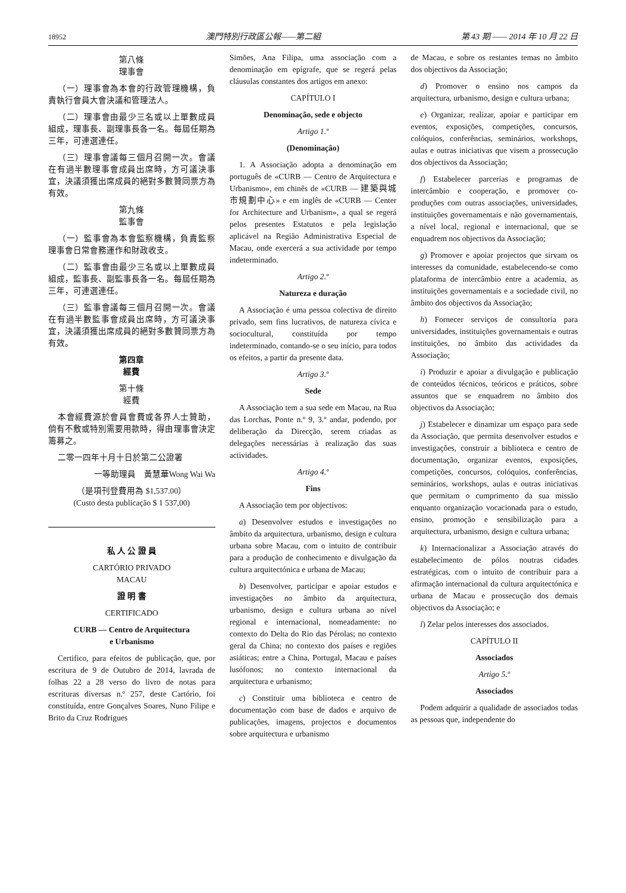18952 澳門特別行政區公報——第二組 第 43 期 —— 2014 年 10 月 22 日
第八條
理事會
（一）理事會為本會的行政管理機構，負責執行會員大會決議和管理法人。
（二）理事會由最少三名或以上單數成員組成，理事長、副理事長各一名。每屆任期為三年，可連選連任。
（三）理事會議每三個月召開一次。會議在有過半數理事會成員出席時，方可議決事宜，決議須獲出席成員的絕對多數贊同票方為有效。
第九條
監事會
（一）監事會為本會監察機構，負責監察理事會日常會務運作和財政收支。
（二）監事會由最少三名或以上單數成員組成，監事長、副監事長各一名。每屆任期為三年，可連選連任。
（三）監事會議每三個月召開一次。會議在有過半數監事會成員出席時，方可議決事宜，決議須獲出席成員的絕對多數贊同票方為有效。
第四章
經費
第十條
經費
本會經費源於會員會費或各界人士贊助，倘有不敷或特別需要用款時，得由理事會決定籌募之。
二零一四年十月十日於第二公證署
一等助理員　黃慧華Wong Wai Wa
（是項刊登費用為 $1,537.00）
(Custo desta publicação $ 1 537,00)
私 人 公 證 員
CARTÓRIO PRIVADO
MACAU
證 明 書
CERTIFICADO
CURB — Centro de Arquitectura
e Urbanismo
Certifico, para efeitos de publicação, que, por escritura de 9 de Outubro de 2014, lavrada de folhas 22 a 28 verso do livro de notas para escrituras diversas n.º 257, deste Cartório, foi constituída, entre Gonçalves Soares, Nuno Filipe e Brito da Cruz Rodrigues
Simões, Ana Filipa, uma associação com a denominação em epígrafe, que se regerá pelas cláusulas constantes dos artigos em anexo:
CAPÍTULO I
Denominação, sede e objecto
Artigo 1.º
(Denominação)
1. A Associação adopta a denominação em português de «CURB — Centro de Arquitectura e Urbanismo», em chinês de «CURB — 建築與城市規劃中心» e em inglês de «CURB — Center for Architecture and Urbanism», a qual se regerá pelos presentes Estatutos e pela legislação aplicável na Região Administrativa Especial de Macau, onde exercerá a sua actividade por tempo indeterminado.
Artigo 2.º
Natureza e duração
A Associação é uma pessoa colectiva de direito privado, sem fins lucrativos, de natureza cívica e sociocultural, constituída por tempo indeterminado, contando-se o seu início, para todos os efeitos, a partir da presente data.
Artigo 3.º
Sede
A Associação tem a sua sede em Macau, na Rua das Lorchas, Ponte n.º 9, 3.º andar, podendo, por deliberação da Direcção, serem criadas as delegações necessárias à realização das suas actividades.
Artigo 4.º
Fins
A Associação tem por objectivos:
a) Desenvolver estudos e investigações no âmbito da arquitectura, urbanismo, design e cultura urbana sobre Macau, com o intuito de contribuir para a produção de conhecimento e divulgação da cultura arquitectónica e urbana de Macau;
b) Desenvolver, participar e apoiar estudos e investigações no âmbito da arquitectura, urbanismo, design e cultura urbana ao nível regional e internacional, nomeadamente: no contexto do Delta do Rio das Pérolas; no contexto geral da China; no contexto dos países e regiões asiáticas; entre a China, Portugal, Macau e países lusófonos; no contexto internacional da arquitectura e urbanismo;
c) Constituir uma biblioteca e centro de documentação com base de dados e arquivo de publicações, imagens, projectos e documentos sobre arquitectura e urbanismo
de Macau, e sobre os restantes temas no âmbito dos objectivos da Associação;
d) Promover o ensino nos campos da arquitectura, urbanismo, design e cultura urbana;
e) Organizar, realizar, apoiar e participar em eventos, exposições, competições, concursos, colóquios, conferências, seminários, workshops, aulas e outras iniciativas que visem a prossecução dos objectivos da Associação;
f) Estabelecer parcerias e programas de intercâmbio e cooperação, e promover co-produções com outras associações, universidades, instituições governamentais e não governamentais, a nível local, regional e internacional, que se enquadrem nos objectivos da Associação;
g) Promover e apoiar projectos que sirvam os interesses da comunidade, estabelecendo-se como plataforma de intercâmbio entre a academia, as instituições governamentais e a sociedade civil, no âmbito dos objectivos da Associação;
h) Fornecer serviços de consultoria para universidades, instituições governamentais e outras instituições, no âmbito das actividades da Associação;
i) Produzir e apoiar a divulgação e publicação de conteúdos técnicos, teóricos e práticos, sobre assuntos que se enquadrem no âmbito dos objectivos da Associação;
j) Estabelecer e dinamizar um espaço para sede da Associação, que permita desenvolver estudos e investigações, construir a biblioteca e centro de documentação, organizar eventos, exposições, competições, concursos, colóquios, conferências, seminários, workshops, aulas e outras iniciativas que permitam o cumprimento da sua missão enquanto organização vocacionada para o estudo, ensino, promoção e sensibilização para a arquitectura, urbanismo, design e cultura urbana;
k) Internacionalizar a Associação através do estabelecimento de pólos noutras cidades estratégicas, com o intuito de contribuir para a afirmação internacional da cultura arquitectónica e urbana de Macau e prossecução dos demais objectivos da Associação; e
l) Zelar pelos interesses dos associados.
CAPÍTULO II
Associados
Artigo 5.º
Associados
Podem adquirir a qualidade de associados todas as pessoas que, independente do